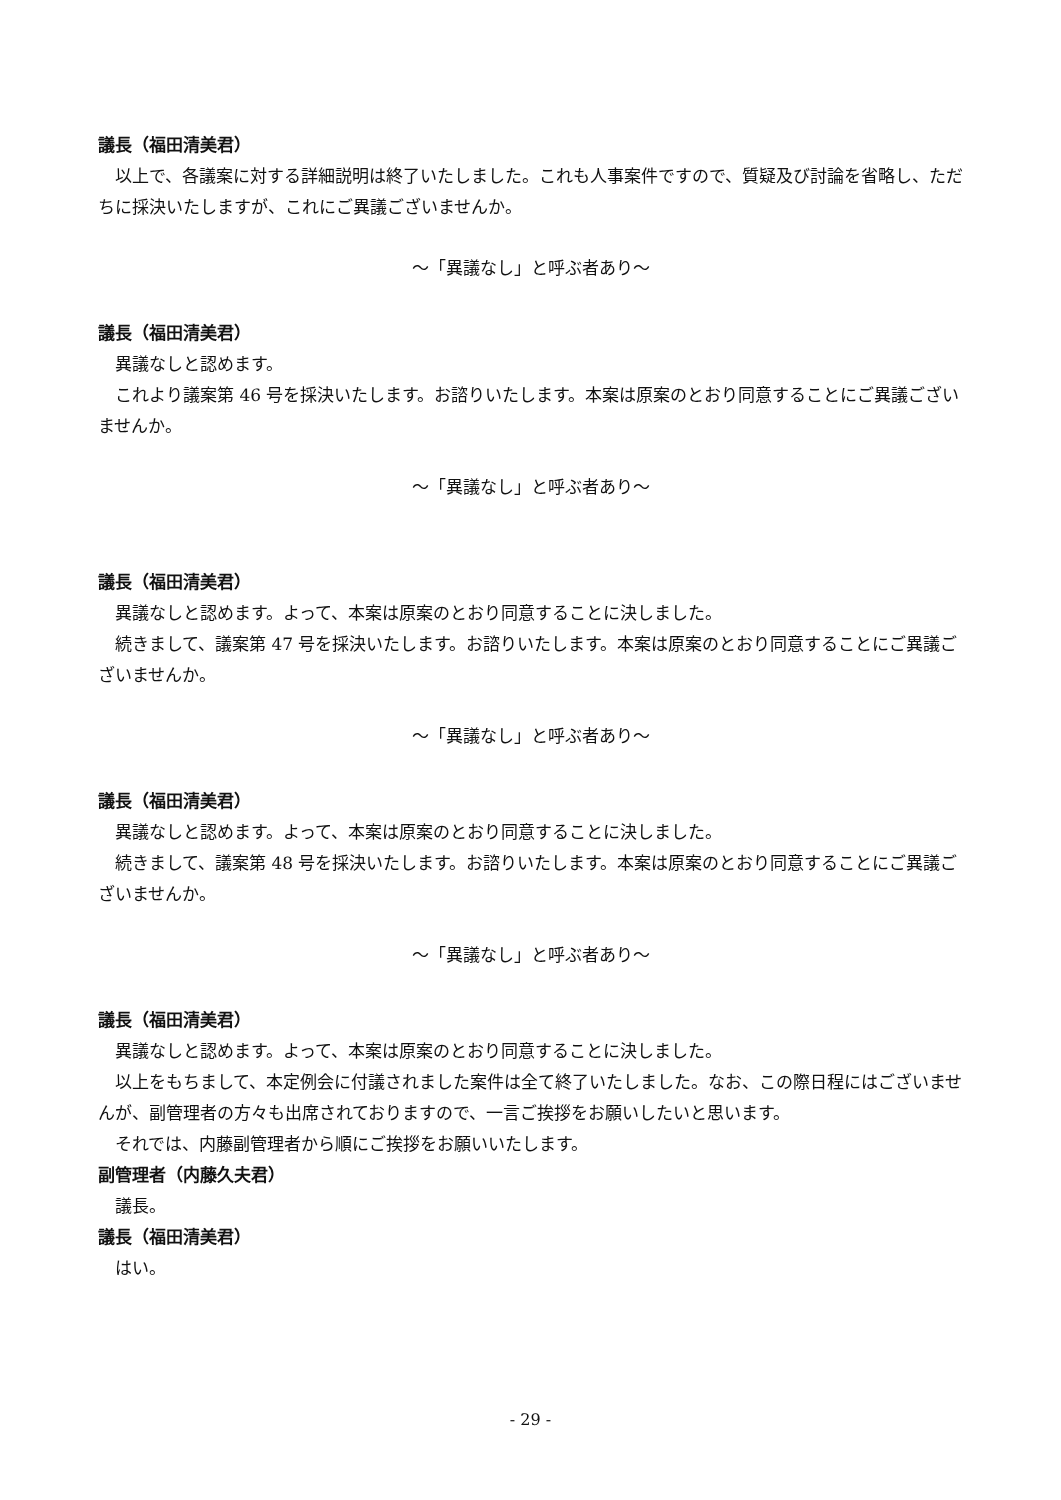議長（福田清美君）
以上で、各議案に対する詳細説明は終了いたしました。これも人事案件ですので、質疑及び討論を省略し、ただちに採決いたしますが、これにご異議ございませんか。
～「異議なし」と呼ぶ者あり～
議長（福田清美君）
異議なしと認めます。
これより議案第 46 号を採決いたします。お諮りいたします。本案は原案のとおり同意することにご異議ございませんか。
～「異議なし」と呼ぶ者あり～
議長（福田清美君）
異議なしと認めます。よって、本案は原案のとおり同意することに決しました。
続きまして、議案第 47 号を採決いたします。お諮りいたします。本案は原案のとおり同意することにご異議ございませんか。
～「異議なし」と呼ぶ者あり～
議長（福田清美君）
異議なしと認めます。よって、本案は原案のとおり同意することに決しました。
続きまして、議案第 48 号を採決いたします。お諮りいたします。本案は原案のとおり同意することにご異議ございませんか。
～「異議なし」と呼ぶ者あり～
議長（福田清美君）
異議なしと認めます。よって、本案は原案のとおり同意することに決しました。
以上をもちまして、本定例会に付議されました案件は全て終了いたしました。なお、この際日程にはございませんが、副管理者の方々も出席されておりますので、一言ご挨拶をお願いしたいと思います。
それでは、内藤副管理者から順にご挨拶をお願いいたします。
副管理者（内藤久夫君）
議長。
議長（福田清美君）
はい。
- 29 -